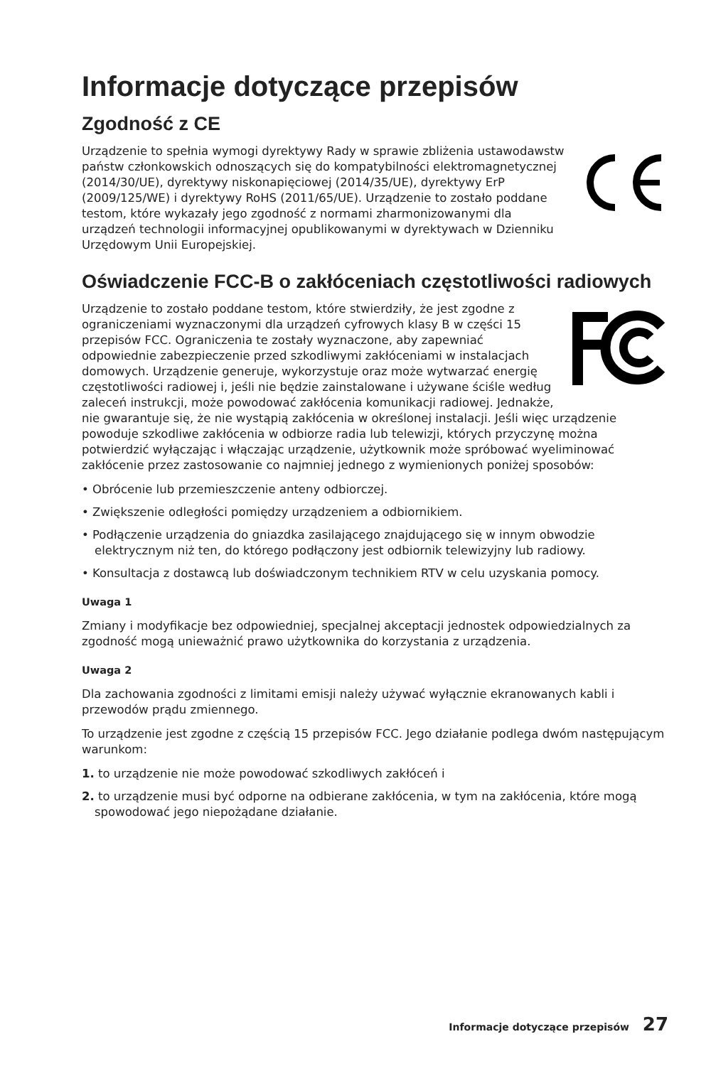Informacje dotyczące przepisów
Zgodność z CE
Urządzenie to spełnia wymogi dyrektywy Rady w sprawie zbliżenia ustawodawstw państw członkowskich odnoszących się do kompatybilności elektromagnetycznej (2014/30/UE), dyrektywy niskonapięciowej (2014/35/UE), dyrektywy ErP (2009/125/WE) i dyrektywy RoHS (2011/65/UE). Urządzenie to zostało poddane testom, które wykazały jego zgodność z normami zharmonizowanymi dla urządzeń technologii informacyjnej opublikowanymi w dyrektywach w Dzienniku Urzędowym Unii Europejskiej.
Oświadczenie FCC-B o zakłóceniach częstotliwości radiowych
Urządzenie to zostało poddane testom, które stwierdziły, że jest zgodne z ograniczeniami wyznaczonymi dla urządzeń cyfrowych klasy B w części 15 przepisów FCC. Ograniczenia te zostały wyznaczone, aby zapewniać odpowiednie zabezpieczenie przed szkodliwymi zakłóceniami w instalacjach domowych. Urządzenie generuje, wykorzystuje oraz może wytwarzać energię częstotliwości radiowej i, jeśli nie będzie zainstalowane i używane ściśle według zaleceń instrukcji, może powodować zakłócenia komunikacji radiowej. Jednakże, nie gwarantuje się, że nie wystąpią zakłócenia w określonej instalacji. Jeśli więc urządzenie powoduje szkodliwe zakłócenia w odbiorze radia lub telewizji, których przyczynę można potwierdzić wyłączając i włączając urządzenie, użytkownik może spróbować wyeliminować zakłócenie przez zastosowanie co najmniej jednego z wymienionych poniżej sposobów:
• Obrócenie lub przemieszczenie anteny odbiorczej.
• Zwiększenie odległości pomiędzy urządzeniem a odbiornikiem.
• Podłączenie urządzenia do gniazdka zasilającego znajdującego się w innym obwodzie elektrycznym niż ten, do którego podłączony jest odbiornik telewizyjny lub radiowy.
• Konsultacja z dostawcą lub doświadczonym technikiem RTV w celu uzyskania pomocy.
Uwaga 1
Zmiany i modyfikacje bez odpowiedniej, specjalnej akceptacji jednostek odpowiedzialnych za zgodność mogą unieważnić prawo użytkownika do korzystania z urządzenia.
Uwaga 2
Dla zachowania zgodności z limitami emisji należy używać wyłącznie ekranowanych kabli i przewodów prądu zmiennego.
To urządzenie jest zgodne z częścią 15 przepisów FCC. Jego działanie podlega dwóm następującym warunkom:
1. to urządzenie nie może powodować szkodliwych zakłóceń i
2. to urządzenie musi być odporne na odbierane zakłócenia, w tym na zakłócenia, które mogą spowodować jego niepożądane działanie.
Informacje dotyczące przepisów 27